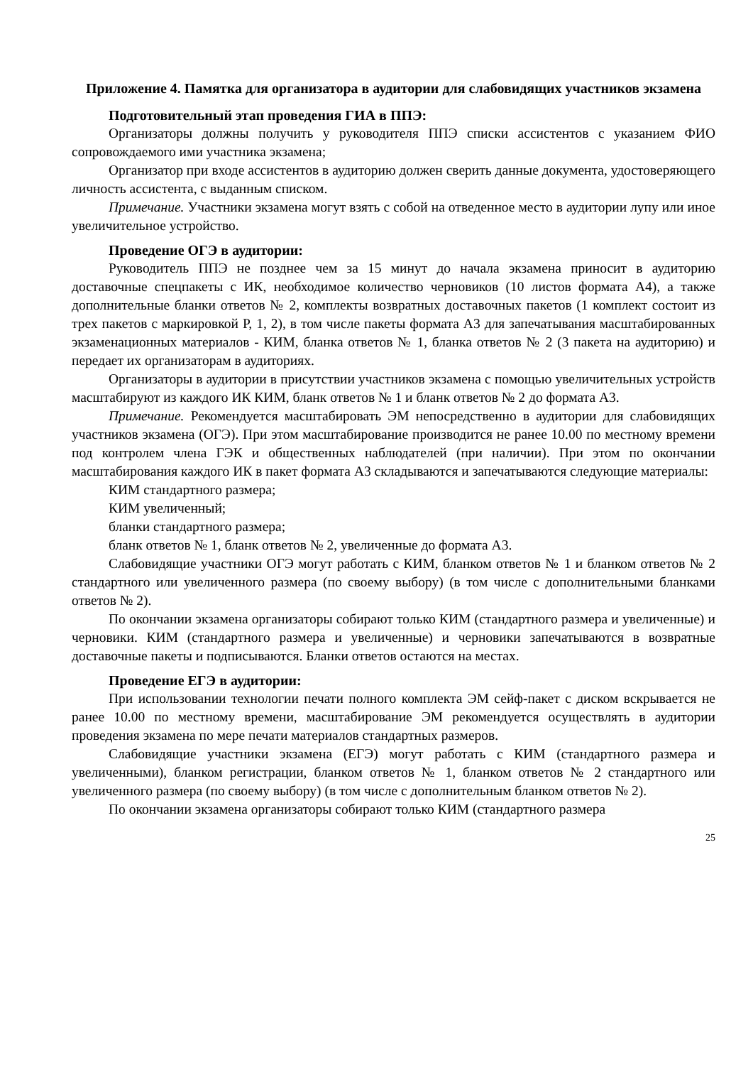Приложение 4. Памятка для организатора в аудитории для слабовидящих участников экзамена
Подготовительный этап проведения ГИА в ППЭ:
Организаторы должны получить у руководителя ППЭ списки ассистентов с указанием ФИО сопровождаемого ими участника экзамена;
Организатор при входе ассистентов в аудиторию должен сверить данные документа, удостоверяющего личность ассистента, с выданным списком.
Примечание. Участники экзамена могут взять с собой на отведенное место в аудитории лупу или иное увеличительное устройство.
Проведение ОГЭ в аудитории:
Руководитель ППЭ не позднее чем за 15 минут до начала экзамена приносит в аудиторию доставочные спецпакеты с ИК, необходимое количество черновиков (10 листов формата А4), а также дополнительные бланки ответов № 2, комплекты возвратных доставочных пакетов (1 комплект состоит из трех пакетов с маркировкой Р, 1, 2), в том числе пакеты формата А3 для запечатывания масштабированных экзаменационных материалов - КИМ, бланка ответов № 1, бланка ответов № 2 (3 пакета на аудиторию) и передает их организаторам в аудиториях.
Организаторы в аудитории в присутствии участников экзамена с помощью увеличительных устройств масштабируют из каждого ИК КИМ, бланк ответов № 1 и бланк ответов № 2 до формата А3.
Примечание. Рекомендуется масштабировать ЭМ непосредственно в аудитории для слабовидящих участников экзамена (ОГЭ). При этом масштабирование производится не ранее 10.00 по местному времени под контролем члена ГЭК и общественных наблюдателей (при наличии). При этом по окончании масштабирования каждого ИК в пакет формата А3 складываются и запечатываются следующие материалы:
КИМ стандартного размера;
КИМ увеличенный;
бланки стандартного размера;
бланк ответов № 1, бланк ответов № 2, увеличенные до формата А3.
Слабовидящие участники ОГЭ могут работать с КИМ, бланком ответов № 1 и бланком ответов № 2 стандартного или увеличенного размера (по своему выбору) (в том числе с дополнительными бланками ответов № 2).
По окончании экзамена организаторы собирают только КИМ (стандартного размера и увеличенные) и черновики. КИМ (стандартного размера и увеличенные) и черновики запечатываются в возвратные доставочные пакеты и подписываются. Бланки ответов остаются на местах.
Проведение ЕГЭ в аудитории:
При использовании технологии печати полного комплекта ЭМ сейф-пакет с диском вскрывается не ранее 10.00 по местному времени, масштабирование ЭМ рекомендуется осуществлять в аудитории проведения экзамена по мере печати материалов стандартных размеров.
Слабовидящие участники экзамена (ЕГЭ) могут работать с КИМ (стандартного размера и увеличенными), бланком регистрации, бланком ответов № 1, бланком ответов № 2 стандартного или увеличенного размера (по своему выбору) (в том числе с дополнительным бланком ответов № 2).
По окончании экзамена организаторы собирают только КИМ (стандартного размера
25